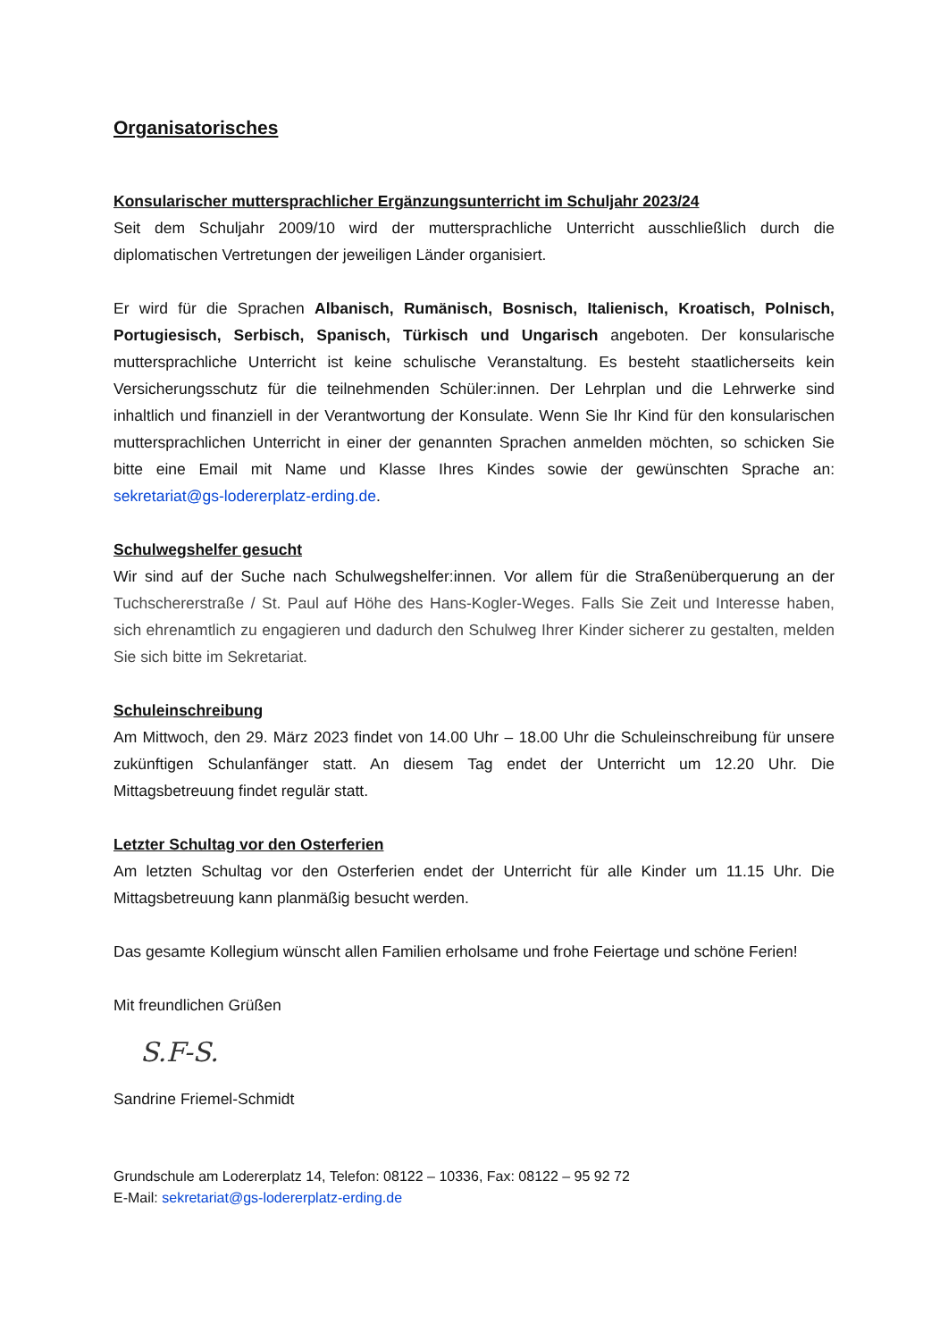Organisatorisches
Konsularischer muttersprachlicher Ergänzungsunterricht im Schuljahr 2023/24
Seit dem Schuljahr 2009/10 wird der muttersprachliche Unterricht ausschließlich durch die diplomatischen Vertretungen der jeweiligen Länder organisiert.
Er wird für die Sprachen Albanisch, Rumänisch, Bosnisch, Italienisch, Kroatisch, Polnisch, Portugiesisch, Serbisch, Spanisch, Türkisch und Ungarisch angeboten. Der konsularische muttersprachliche Unterricht ist keine schulische Veranstaltung. Es besteht staatlicherseits kein Versicherungsschutz für die teilnehmenden Schüler:innen. Der Lehrplan und die Lehrwerke sind inhaltlich und finanziell in der Verantwortung der Konsulate. Wenn Sie Ihr Kind für den konsularischen muttersprachlichen Unterricht in einer der genannten Sprachen anmelden möchten, so schicken Sie bitte eine Email mit Name und Klasse Ihres Kindes sowie der gewünschten Sprache an: sekretariat@gs-lodererplatz-erding.de.
Schulwegshelfer gesucht
Wir sind auf der Suche nach Schulwegshelfer:innen. Vor allem für die Straßenüberquerung an der Tuchschererstraße / St. Paul auf Höhe des Hans-Kogler-Weges. Falls Sie Zeit und Interesse haben, sich ehrenamtlich zu engagieren und dadurch den Schulweg Ihrer Kinder sicherer zu gestalten, melden Sie sich bitte im Sekretariat.
Schuleinschreibung
Am Mittwoch, den 29. März 2023 findet von 14.00 Uhr – 18.00 Uhr die Schuleinschreibung für unsere zukünftigen Schulanfänger statt. An diesem Tag endet der Unterricht um 12.20 Uhr. Die Mittagsbetreuung findet regulär statt.
Letzter Schultag vor den Osterferien
Am letzten Schultag vor den Osterferien endet der Unterricht für alle Kinder um 11.15 Uhr. Die Mittagsbetreuung kann planmäßig besucht werden.
Das gesamte Kollegium wünscht allen Familien erholsame und frohe Feiertage und schöne Ferien!
Mit freundlichen Grüßen
S.F-S.
Sandrine Friemel-Schmidt
Grundschule am Lodererplatz 14, Telefon: 08122 – 10336, Fax: 08122 – 95 92 72
E-Mail: sekretariat@gs-lodererplatz-erding.de